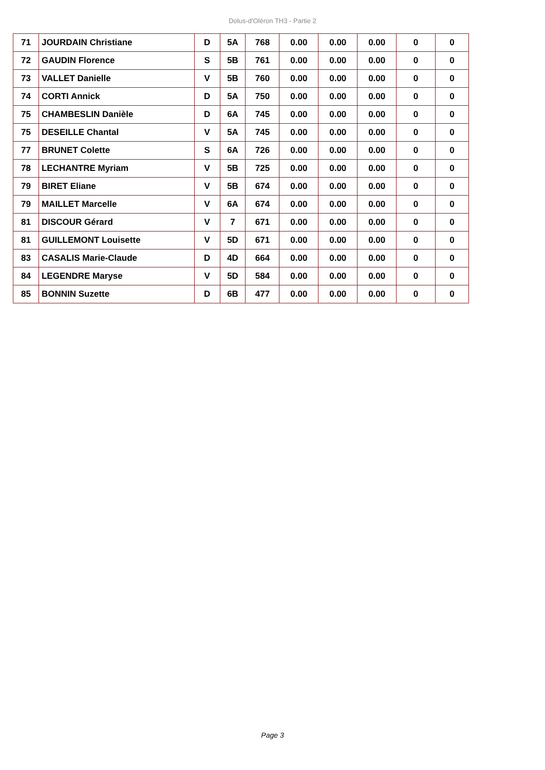Dolus-d'Oléron TH3 - Partie 2
| 71 | JOURDAIN Christiane | D | 5A | 768 | 0.00 | 0.00 | 0.00 | 0 | 0 |
| 72 | GAUDIN Florence | S | 5B | 761 | 0.00 | 0.00 | 0.00 | 0 | 0 |
| 73 | VALLET Danielle | V | 5B | 760 | 0.00 | 0.00 | 0.00 | 0 | 0 |
| 74 | CORTI Annick | D | 5A | 750 | 0.00 | 0.00 | 0.00 | 0 | 0 |
| 75 | CHAMBESLIN Danièle | D | 6A | 745 | 0.00 | 0.00 | 0.00 | 0 | 0 |
| 75 | DESEILLE Chantal | V | 5A | 745 | 0.00 | 0.00 | 0.00 | 0 | 0 |
| 77 | BRUNET Colette | S | 6A | 726 | 0.00 | 0.00 | 0.00 | 0 | 0 |
| 78 | LECHANTRE Myriam | V | 5B | 725 | 0.00 | 0.00 | 0.00 | 0 | 0 |
| 79 | BIRET Eliane | V | 5B | 674 | 0.00 | 0.00 | 0.00 | 0 | 0 |
| 79 | MAILLET Marcelle | V | 6A | 674 | 0.00 | 0.00 | 0.00 | 0 | 0 |
| 81 | DISCOUR Gérard | V | 7 | 671 | 0.00 | 0.00 | 0.00 | 0 | 0 |
| 81 | GUILLEMONT Louisette | V | 5D | 671 | 0.00 | 0.00 | 0.00 | 0 | 0 |
| 83 | CASALIS Marie-Claude | D | 4D | 664 | 0.00 | 0.00 | 0.00 | 0 | 0 |
| 84 | LEGENDRE Maryse | V | 5D | 584 | 0.00 | 0.00 | 0.00 | 0 | 0 |
| 85 | BONNIN Suzette | D | 6B | 477 | 0.00 | 0.00 | 0.00 | 0 | 0 |
Page 3